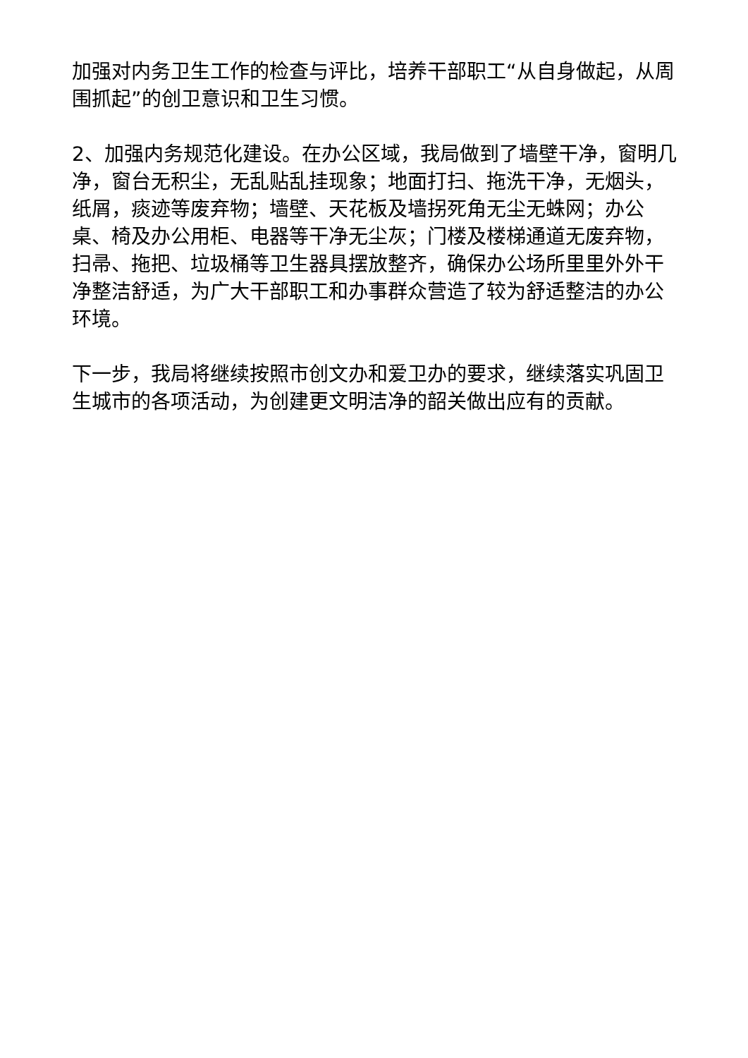加强对内务卫生工作的检查与评比，培养干部职工“从自身做起，从周围抓起”的创卫意识和卫生习惯。
2、加强内务规范化建设。在办公区域，我局做到了墙壁干净，窗明几净，窗台无积尘，无乱贴乱挂现象；地面打扫、拖洗干净，无烟头，纸屑，痰迹等废弃物；墙壁、天花板及墙拐死角无尘无蛛网；办公桌、椅及办公用柜、电器等干净无尘灰；门楼及楼梯通道无废弃物，扫帚、拖把、垃圾桶等卫生器具摆放整齐，确保办公场所里里外外干净整洁舒适，为广大干部职工和办事群众营造了较为舒适整洁的办公环境。
下一步，我局将继续按照市创文办和爱卫办的要求，继续落实巩固卫生城市的各项活动，为创建更文明洁净的韶关做出应有的贡献。